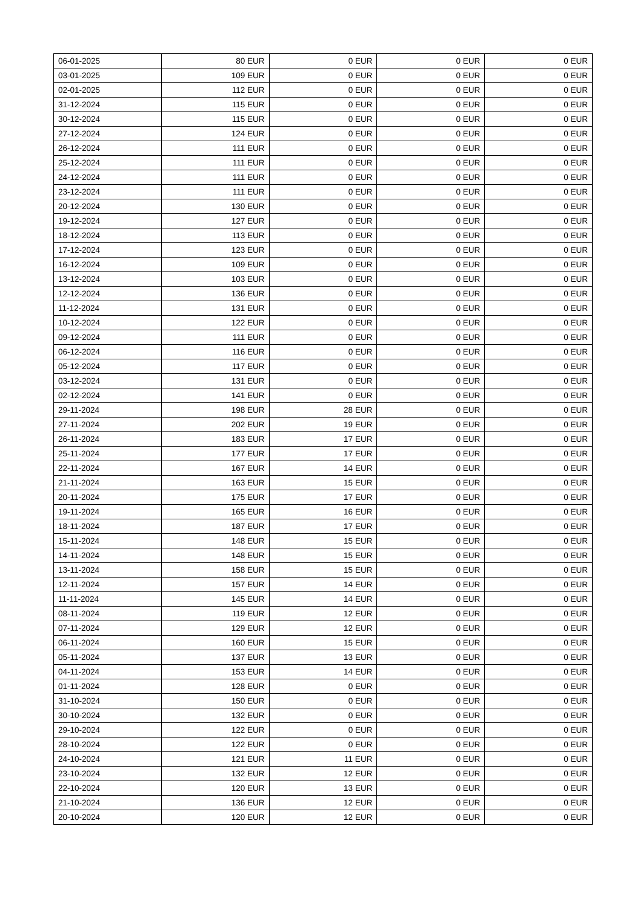| 06-01-2025 | 80 EUR | 0 EUR | 0 EUR | 0 EUR |
| 03-01-2025 | 109 EUR | 0 EUR | 0 EUR | 0 EUR |
| 02-01-2025 | 112 EUR | 0 EUR | 0 EUR | 0 EUR |
| 31-12-2024 | 115 EUR | 0 EUR | 0 EUR | 0 EUR |
| 30-12-2024 | 115 EUR | 0 EUR | 0 EUR | 0 EUR |
| 27-12-2024 | 124 EUR | 0 EUR | 0 EUR | 0 EUR |
| 26-12-2024 | 111 EUR | 0 EUR | 0 EUR | 0 EUR |
| 25-12-2024 | 111 EUR | 0 EUR | 0 EUR | 0 EUR |
| 24-12-2024 | 111 EUR | 0 EUR | 0 EUR | 0 EUR |
| 23-12-2024 | 111 EUR | 0 EUR | 0 EUR | 0 EUR |
| 20-12-2024 | 130 EUR | 0 EUR | 0 EUR | 0 EUR |
| 19-12-2024 | 127 EUR | 0 EUR | 0 EUR | 0 EUR |
| 18-12-2024 | 113 EUR | 0 EUR | 0 EUR | 0 EUR |
| 17-12-2024 | 123 EUR | 0 EUR | 0 EUR | 0 EUR |
| 16-12-2024 | 109 EUR | 0 EUR | 0 EUR | 0 EUR |
| 13-12-2024 | 103 EUR | 0 EUR | 0 EUR | 0 EUR |
| 12-12-2024 | 136 EUR | 0 EUR | 0 EUR | 0 EUR |
| 11-12-2024 | 131 EUR | 0 EUR | 0 EUR | 0 EUR |
| 10-12-2024 | 122 EUR | 0 EUR | 0 EUR | 0 EUR |
| 09-12-2024 | 111 EUR | 0 EUR | 0 EUR | 0 EUR |
| 06-12-2024 | 116 EUR | 0 EUR | 0 EUR | 0 EUR |
| 05-12-2024 | 117 EUR | 0 EUR | 0 EUR | 0 EUR |
| 03-12-2024 | 131 EUR | 0 EUR | 0 EUR | 0 EUR |
| 02-12-2024 | 141 EUR | 0 EUR | 0 EUR | 0 EUR |
| 29-11-2024 | 198 EUR | 28 EUR | 0 EUR | 0 EUR |
| 27-11-2024 | 202 EUR | 19 EUR | 0 EUR | 0 EUR |
| 26-11-2024 | 183 EUR | 17 EUR | 0 EUR | 0 EUR |
| 25-11-2024 | 177 EUR | 17 EUR | 0 EUR | 0 EUR |
| 22-11-2024 | 167 EUR | 14 EUR | 0 EUR | 0 EUR |
| 21-11-2024 | 163 EUR | 15 EUR | 0 EUR | 0 EUR |
| 20-11-2024 | 175 EUR | 17 EUR | 0 EUR | 0 EUR |
| 19-11-2024 | 165 EUR | 16 EUR | 0 EUR | 0 EUR |
| 18-11-2024 | 187 EUR | 17 EUR | 0 EUR | 0 EUR |
| 15-11-2024 | 148 EUR | 15 EUR | 0 EUR | 0 EUR |
| 14-11-2024 | 148 EUR | 15 EUR | 0 EUR | 0 EUR |
| 13-11-2024 | 158 EUR | 15 EUR | 0 EUR | 0 EUR |
| 12-11-2024 | 157 EUR | 14 EUR | 0 EUR | 0 EUR |
| 11-11-2024 | 145 EUR | 14 EUR | 0 EUR | 0 EUR |
| 08-11-2024 | 119 EUR | 12 EUR | 0 EUR | 0 EUR |
| 07-11-2024 | 129 EUR | 12 EUR | 0 EUR | 0 EUR |
| 06-11-2024 | 160 EUR | 15 EUR | 0 EUR | 0 EUR |
| 05-11-2024 | 137 EUR | 13 EUR | 0 EUR | 0 EUR |
| 04-11-2024 | 153 EUR | 14 EUR | 0 EUR | 0 EUR |
| 01-11-2024 | 128 EUR | 0 EUR | 0 EUR | 0 EUR |
| 31-10-2024 | 150 EUR | 0 EUR | 0 EUR | 0 EUR |
| 30-10-2024 | 132 EUR | 0 EUR | 0 EUR | 0 EUR |
| 29-10-2024 | 122 EUR | 0 EUR | 0 EUR | 0 EUR |
| 28-10-2024 | 122 EUR | 0 EUR | 0 EUR | 0 EUR |
| 24-10-2024 | 121 EUR | 11 EUR | 0 EUR | 0 EUR |
| 23-10-2024 | 132 EUR | 12 EUR | 0 EUR | 0 EUR |
| 22-10-2024 | 120 EUR | 13 EUR | 0 EUR | 0 EUR |
| 21-10-2024 | 136 EUR | 12 EUR | 0 EUR | 0 EUR |
| 20-10-2024 | 120 EUR | 12 EUR | 0 EUR | 0 EUR |